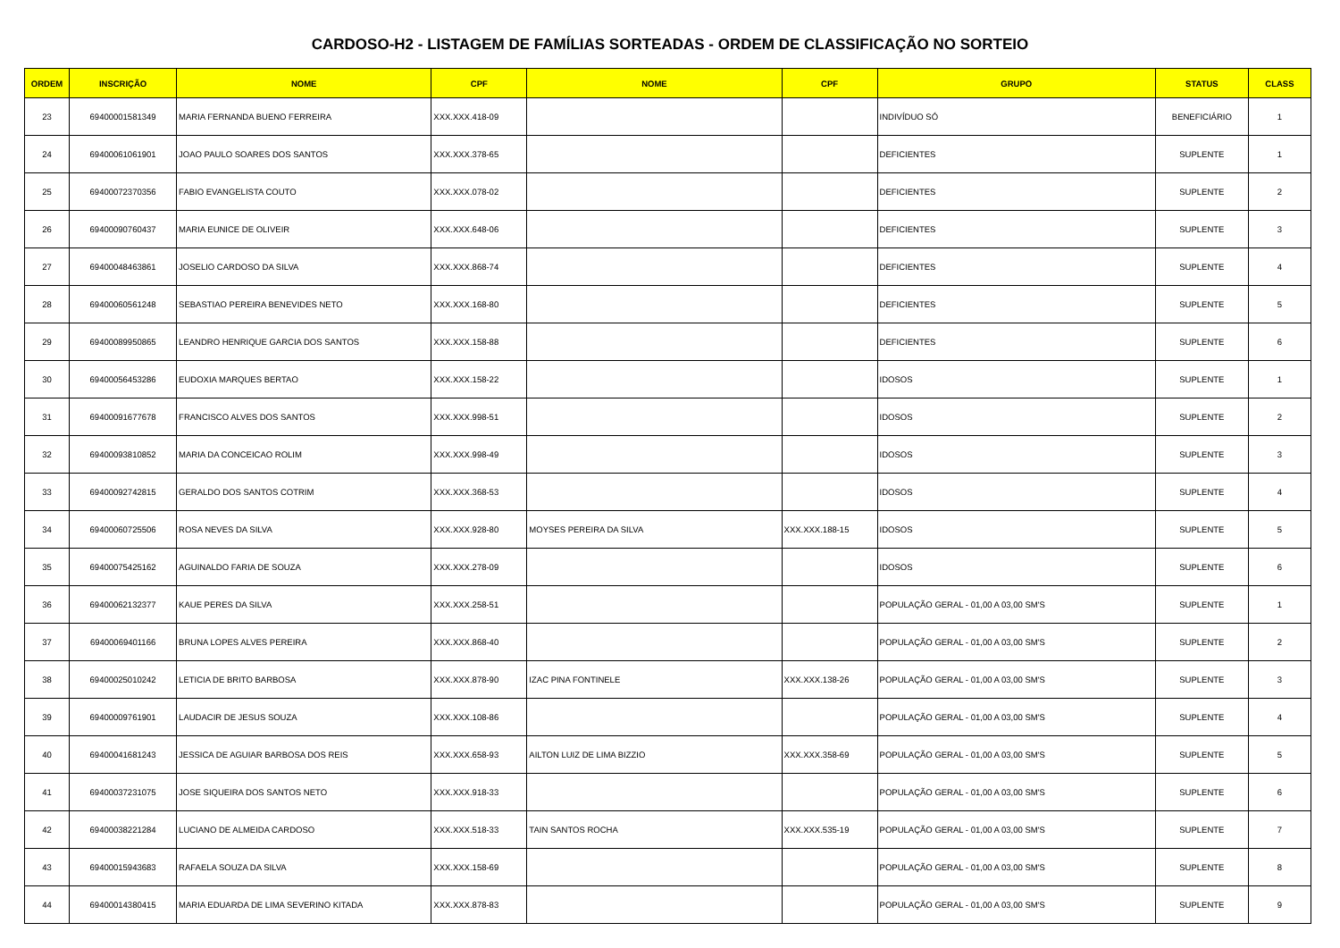CARDOSO-H2 - LISTAGEM DE FAMÍLIAS SORTEADAS - ORDEM DE CLASSIFICAÇÃO NO SORTEIO
| ORDEM | INSCRIÇÃO | NOME | CPF | NOME | CPF | GRUPO | STATUS | CLASS |
| --- | --- | --- | --- | --- | --- | --- | --- | --- |
| 23 | 69400001581349 | MARIA FERNANDA BUENO FERREIRA | XXX.XXX.418-09 | | | INDIVÍDUO SÓ | BENEFICIÁRIO | 1 |
| 24 | 69400061061901 | JOAO PAULO SOARES DOS SANTOS | XXX.XXX.378-65 | | | DEFICIENTES | SUPLENTE | 1 |
| 25 | 69400072370356 | FABIO EVANGELISTA COUTO | XXX.XXX.078-02 | | | DEFICIENTES | SUPLENTE | 2 |
| 26 | 69400090760437 | MARIA EUNICE DE OLIVEIR | XXX.XXX.648-06 | | | DEFICIENTES | SUPLENTE | 3 |
| 27 | 69400048463861 | JOSELIO CARDOSO DA SILVA | XXX.XXX.868-74 | | | DEFICIENTES | SUPLENTE | 4 |
| 28 | 69400060561248 | SEBASTIAO PEREIRA BENEVIDES NETO | XXX.XXX.168-80 | | | DEFICIENTES | SUPLENTE | 5 |
| 29 | 69400089950865 | LEANDRO HENRIQUE GARCIA DOS SANTOS | XXX.XXX.158-88 | | | DEFICIENTES | SUPLENTE | 6 |
| 30 | 69400056453286 | EUDOXIA MARQUES BERTAO | XXX.XXX.158-22 | | | IDOSOS | SUPLENTE | 1 |
| 31 | 69400091677678 | FRANCISCO ALVES DOS SANTOS | XXX.XXX.998-51 | | | IDOSOS | SUPLENTE | 2 |
| 32 | 69400093810852 | MARIA DA CONCEICAO ROLIM | XXX.XXX.998-49 | | | IDOSOS | SUPLENTE | 3 |
| 33 | 69400092742815 | GERALDO DOS SANTOS COTRIM | XXX.XXX.368-53 | | | IDOSOS | SUPLENTE | 4 |
| 34 | 69400060725506 | ROSA NEVES DA SILVA | XXX.XXX.928-80 | MOYSES PEREIRA DA SILVA | XXX.XXX.188-15 | IDOSOS | SUPLENTE | 5 |
| 35 | 69400075425162 | AGUINALDO FARIA DE SOUZA | XXX.XXX.278-09 | | | IDOSOS | SUPLENTE | 6 |
| 36 | 69400062132377 | KAUE PERES DA SILVA | XXX.XXX.258-51 | | | POPULAÇÃO GERAL - 01,00 A 03,00 SM'S | SUPLENTE | 1 |
| 37 | 69400069401166 | BRUNA LOPES ALVES PEREIRA | XXX.XXX.868-40 | | | POPULAÇÃO GERAL - 01,00 A 03,00 SM'S | SUPLENTE | 2 |
| 38 | 69400025010242 | LETICIA DE BRITO BARBOSA | XXX.XXX.878-90 | IZAC PINA FONTINELE | XXX.XXX.138-26 | POPULAÇÃO GERAL - 01,00 A 03,00 SM'S | SUPLENTE | 3 |
| 39 | 69400009761901 | LAUDACIR DE JESUS SOUZA | XXX.XXX.108-86 | | | POPULAÇÃO GERAL - 01,00 A 03,00 SM'S | SUPLENTE | 4 |
| 40 | 69400041681243 | JESSICA DE AGUIAR BARBOSA DOS REIS | XXX.XXX.658-93 | AILTON LUIZ DE LIMA BIZZIO | XXX.XXX.358-69 | POPULAÇÃO GERAL - 01,00 A 03,00 SM'S | SUPLENTE | 5 |
| 41 | 69400037231075 | JOSE SIQUEIRA DOS SANTOS NETO | XXX.XXX.918-33 | | | POPULAÇÃO GERAL - 01,00 A 03,00 SM'S | SUPLENTE | 6 |
| 42 | 69400038221284 | LUCIANO DE ALMEIDA CARDOSO | XXX.XXX.518-33 | TAIN SANTOS ROCHA | XXX.XXX.535-19 | POPULAÇÃO GERAL - 01,00 A 03,00 SM'S | SUPLENTE | 7 |
| 43 | 69400015943683 | RAFAELA SOUZA DA SILVA | XXX.XXX.158-69 | | | POPULAÇÃO GERAL - 01,00 A 03,00 SM'S | SUPLENTE | 8 |
| 44 | 69400014380415 | MARIA EDUARDA DE LIMA SEVERINO KITADA | XXX.XXX.878-83 | | | POPULAÇÃO GERAL - 01,00 A 03,00 SM'S | SUPLENTE | 9 |